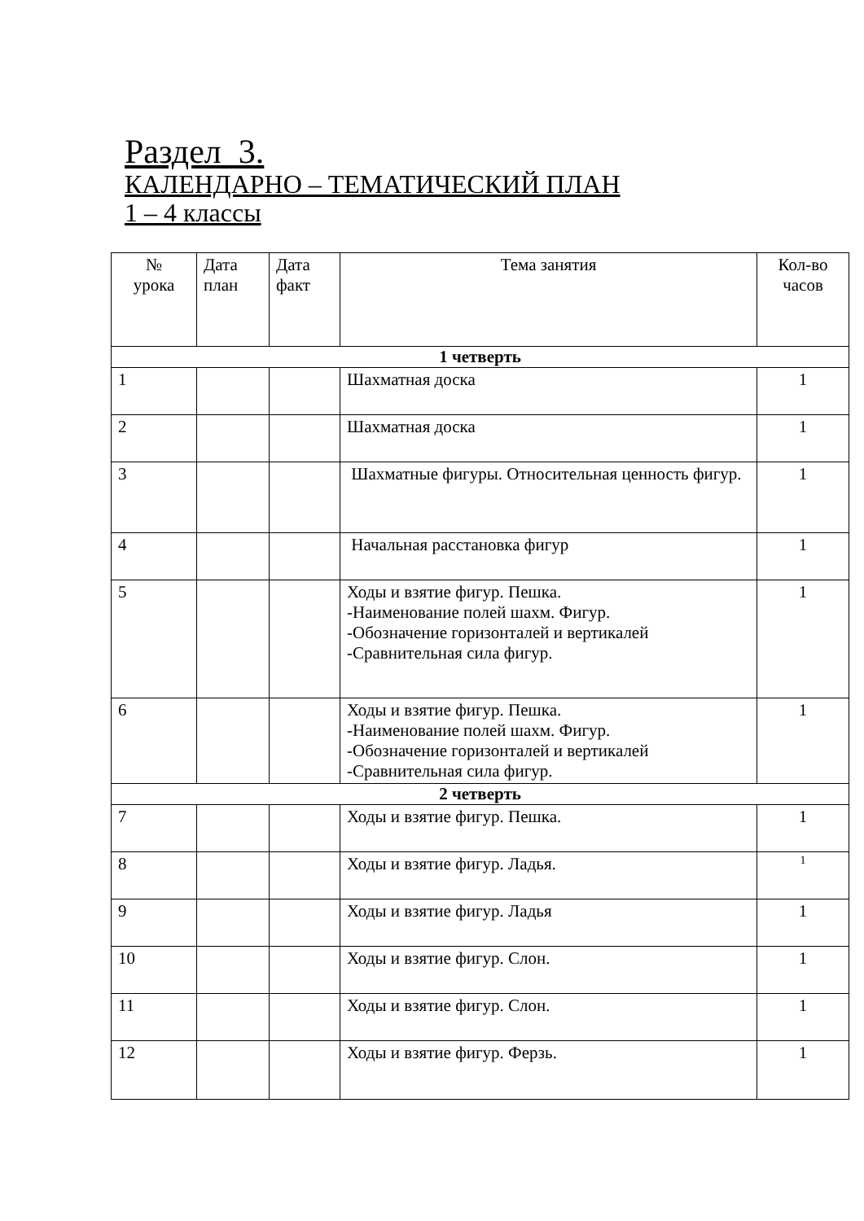Раздел 3.
КАЛЕНДАРНО – ТЕМАТИЧЕСКИЙ ПЛАН
1 – 4 классы
| № урока | Дата план | Дата факт | Тема занятия | Кол-во часов |
| --- | --- | --- | --- | --- |
| 1 четверть | | | | |
| 1 | | | Шахматная доска | 1 |
| 2 | | | Шахматная доска | 1 |
| 3 | | | Шахматные фигуры. Относительная ценность фигур. | 1 |
| 4 | | | Начальная расстановка фигур | 1 |
| 5 | | | Ходы и взятие фигур. Пешка. -Наименование полей шахм. Фигур. -Обозначение горизонталей и вертикалей -Сравнительная сила фигур. | 1 |
| 6 | | | Ходы и взятие фигур. Пешка. -Наименование полей шахм. Фигур. -Обозначение горизонталей и вертикалей -Сравнительная сила фигур. | 1 |
| 2 четверть | | | | |
| 7 | | | Ходы и взятие фигур. Пешка. | 1 |
| 8 | | | Ходы и взятие фигур. Ладья. | 1 |
| 9 | | | Ходы и взятие фигур. Ладья | 1 |
| 10 | | | Ходы и взятие фигур. Слон. | 1 |
| 11 | | | Ходы и взятие фигур. Слон. | 1 |
| 12 | | | Ходы и взятие фигур. Ферзь. | 1 |